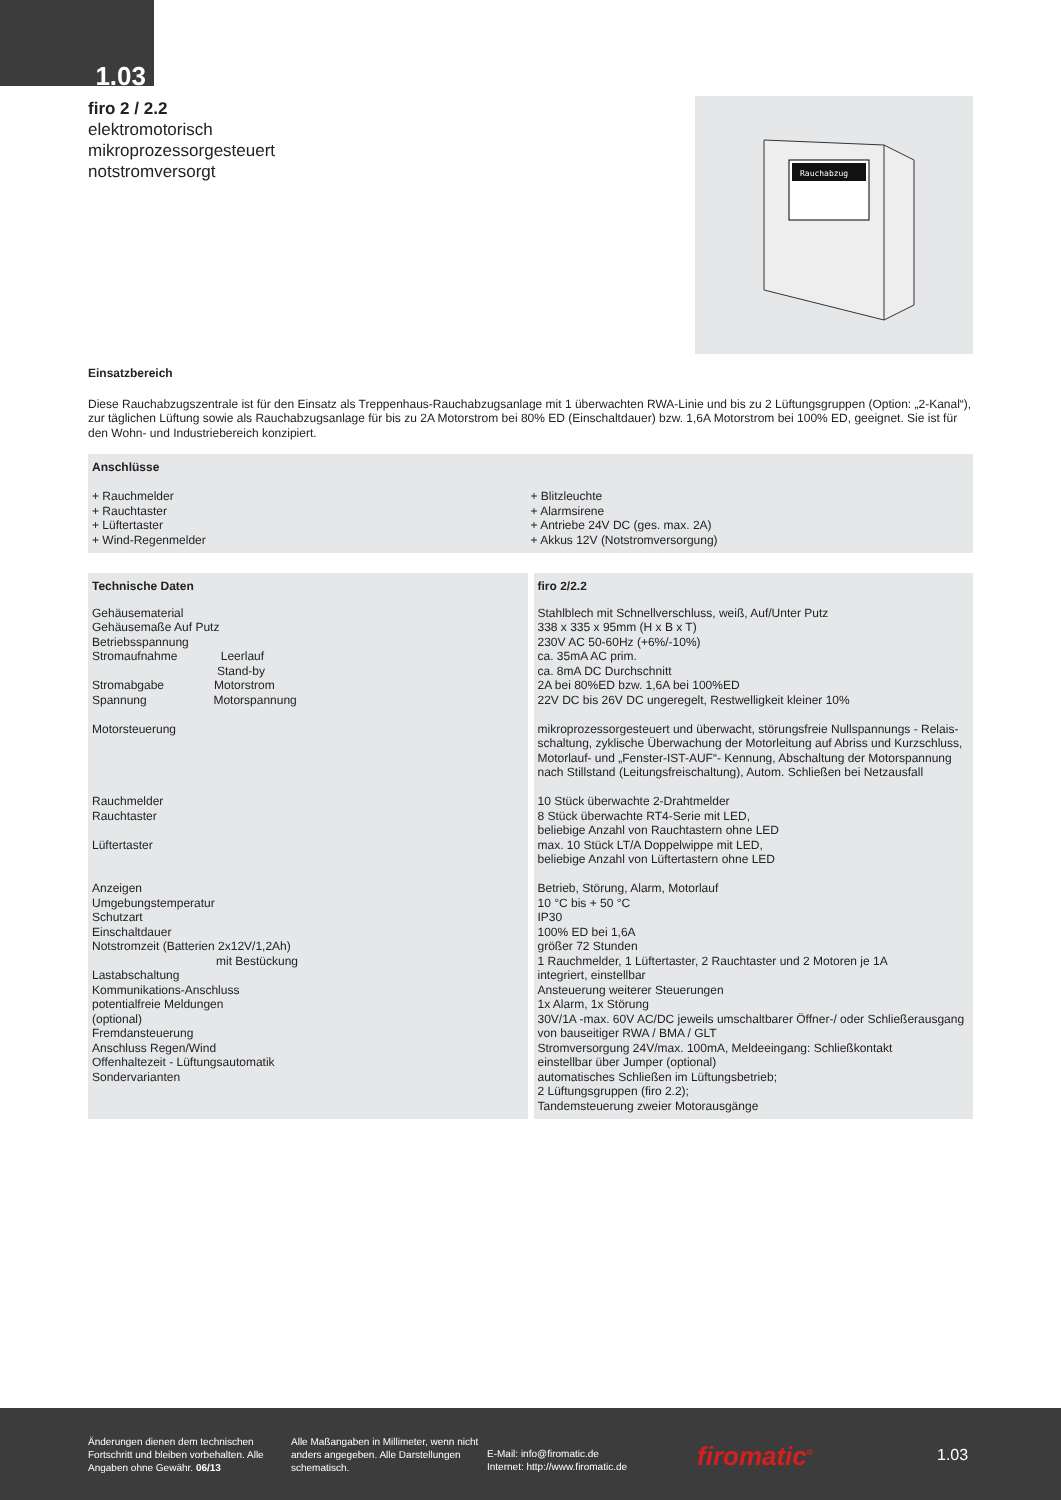1.03
firo 2 / 2.2
elektromotorisch
mikroprozessorgesteuert
notstromversorgt
Rauchabzug
Einsatzbereich
Diese Rauchabzugszentrale ist für den Einsatz als Treppenhaus-Rauchabzugsanlage mit 1 überwachten RWA-Linie und bis zu 2 Lüftungsgruppen (Option: „2-Kanal“), zur täglichen Lüftung sowie als Rauchabzugsanlage für bis zu 2A Motorstrom bei 80% ED (Einschaltdauer) bzw. 1,6A Motorstrom bei 100% ED, geeignet. Sie ist für den Wohn- und Industriebereich konzipiert.
Anschlüsse
+ Rauchmelder
+ Rauchtaster
+ Lüftertaster
+ Wind-Regenmelder
+ Blitzleuchte
+ Alarmsirene
+ Antriebe 24V DC (ges. max. 2A)
+ Akkus 12V (Notstromversorgung)
| Technische Daten | firo 2/2.2 |
| Gehäusematerial Gehäusemaße Auf Putz Betriebsspannung Stromaufnahme Leerlauf Stand-by Stromabgabe Motorstrom Spannung Motorspannung Motorsteuerung Rauchmelder Rauchtaster Lüftertaster Anzeigen Umgebungstemperatur Schutzart Einschaltdauer Notstromzeit (Batterien 2x12V/1,2Ah) mit Bestückung Lastabschaltung Kommunikations-Anschluss potentialfreie Meldungen (optional) Fremdansteuerung Anschluss Regen/Wind Offenhaltezeit - Lüftungsautomatik Sondervarianten | Stahlblech mit Schnellverschluss, weiß, Auf/Unter Putz 338 x 335 x 95mm (H x B x T) 230V AC 50-60Hz (+6%/-10%) ca. 35mA AC prim. ca. 8mA DC Durchschnitt 2A bei 80%ED bzw. 1,6A bei 100%ED 22V DC bis 26V DC ungeregelt, Restwelligkeit kleiner 10% mikroprozessorgesteuert und überwacht, störungsfreie Nullspannungs - Relais-schaltung, zyklische Überwachung der Motorleitung auf Abriss und Kurzschluss, Motorlauf- und „Fenster-IST-AUF“- Kennung, Abschaltung der Motorspannung nach Stillstand (Leitungsfreischaltung), Autom. Schließen bei Netzausfall 10 Stück überwachte 2-Drahtmelder 8 Stück überwachte RT4-Serie mit LED, beliebige Anzahl von Rauchtastern ohne LED max. 10 Stück LT/A Doppelwippe mit LED, beliebige Anzahl von Lüftertastern ohne LED Betrieb, Störung, Alarm, Motorlauf 10 °C bis + 50 °C IP30 100% ED bei 1,6A größer 72 Stunden 1 Rauchmelder, 1 Lüftertaster, 2 Rauchtaster und 2 Motoren je 1A integriert, einstellbar Ansteuerung weiterer Steuerungen 1x Alarm, 1x Störung 30V/1A -max. 60V AC/DC jeweils umschaltbarer Öffner-/ oder Schließerausgang von bauseitiger RWA / BMA / GLT Stromversorgung 24V/max. 100mA, Meldeeingang: Schließkontakt einstellbar über Jumper (optional) automatisches Schließen im Lüftungsbetrieb; 2 Lüftungsgruppen (firo 2.2); Tandemsteuerung zweier Motorausgänge |
Änderungen dienen dem technischen Fortschritt und bleiben vorbehalten. Alle Angaben ohne Gewähr. 06/13
Alle Maßangaben in Millimeter, wenn nicht anders angegeben. Alle Darstellungen schematisch.
E-Mail: info@firomatic.de
Internet: http://www.firomatic.de
firomatic<sup>®</sup>
1.03